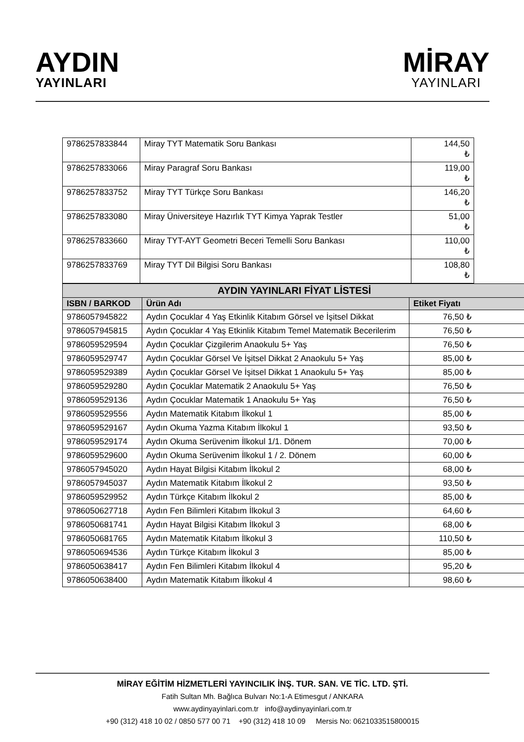AYDIN
YAYINLARI
MİRAY
YAYINLARI
| 9786257833844 | Miray TYT Matematik Soru Bankası | 144,50 ₺ |
| 9786257833066 | Miray Paragraf Soru Bankası | 119,00 ₺ |
| 9786257833752 | Miray TYT Türkçe Soru Bankası | 146,20 ₺ |
| 9786257833080 | Miray Üniversiteye Hazırlık TYT Kimya Yaprak Testler | 51,00 ₺ |
| 9786257833660 | Miray TYT-AYT Geometri Beceri Temelli Soru Bankası | 110,00 ₺ |
| 9786257833769 | Miray TYT Dil Bilgisi Soru Bankası | 108,80 ₺ |
| AYDIN YAYINLARI FİYAT LİSTESİ | | |
| ISBN / BARKOD | Ürün Adı | Etiket Fiyatı |
| 9786057945822 | Aydın Çocuklar 4 Yaş Etkinlik Kitabım Görsel ve İşitsel Dikkat | 76,50 ₺ |
| 9786057945815 | Aydın Çocuklar 4 Yaş Etkinlik Kitabım Temel Matematik Becerilerim | 76,50 ₺ |
| 9786059529594 | Aydın Çocuklar Çizgilerim Anaokulu 5+ Yaş | 76,50 ₺ |
| 9786059529747 | Aydın Çocuklar Görsel Ve İşitsel Dikkat 2 Anaokulu 5+ Yaş | 85,00 ₺ |
| 9786059529389 | Aydın Çocuklar Görsel Ve İşitsel Dikkat 1 Anaokulu 5+ Yaş | 85,00 ₺ |
| 9786059529280 | Aydın Çocuklar Matematik 2 Anaokulu 5+ Yaş | 76,50 ₺ |
| 9786059529136 | Aydın Çocuklar Matematik 1 Anaokulu 5+ Yaş | 76,50 ₺ |
| 9786059529556 | Aydın Matematik Kitabım İlkokul 1 | 85,00 ₺ |
| 9786059529167 | Aydın Okuma Yazma Kitabım İlkokul 1 | 93,50 ₺ |
| 9786059529174 | Aydın Okuma Serüvenim İlkokul 1/1. Dönem | 70,00 ₺ |
| 9786059529600 | Aydın Okuma Serüvenim İlkokul 1 / 2. Dönem | 60,00 ₺ |
| 9786057945020 | Aydın Hayat Bilgisi Kitabım İlkokul 2 | 68,00 ₺ |
| 9786057945037 | Aydın Matematik Kitabım İlkokul 2 | 93,50 ₺ |
| 9786059529952 | Aydın Türkçe Kitabım İlkokul 2 | 85,00 ₺ |
| 9786050627718 | Aydın Fen Bilimleri Kitabım İlkokul 3 | 64,60 ₺ |
| 9786050681741 | Aydın Hayat Bilgisi Kitabım İlkokul 3 | 68,00 ₺ |
| 9786050681765 | Aydın Matematik Kitabım İlkokul 3 | 110,50 ₺ |
| 9786050694536 | Aydın Türkçe Kitabım İlkokul 3 | 85,00 ₺ |
| 9786050638417 | Aydın Fen Bilimleri Kitabım İlkokul 4 | 95,20 ₺ |
| 9786050638400 | Aydın Matematik Kitabım İlkokul 4 | 98,60 ₺ |
MİRAY EĞİTİM HİZMETLERİ YAYINCILIK İNŞ. TUR. SAN. VE TİC. LTD. ŞTİ.
Fatih Sultan Mh. Bağlıca Bulvarı No:1-A Etimesgut / ANKARA
www.aydinyayinlari.com.tr info@aydinyayinlari.com.tr
+90 (312) 418 10 02 / 0850 577 00 71 +90 (312) 418 10 09 Mersis No: 0621033515800015